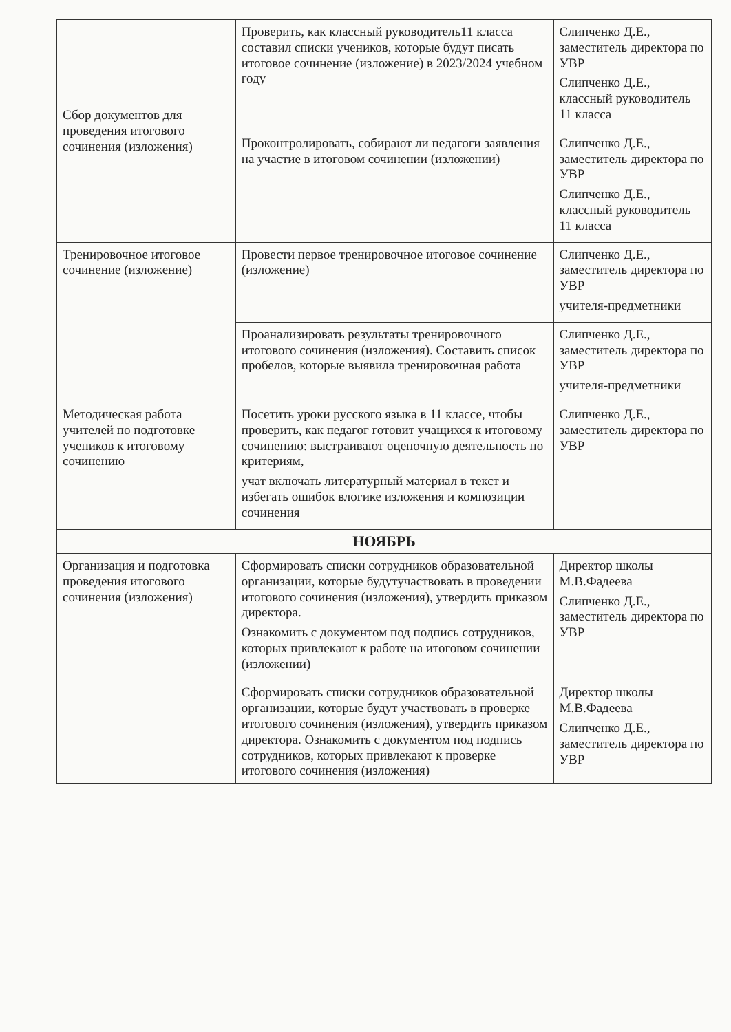| Сбор документов для проведения итогового сочинения (изложения) | Проверить, как классный руководитель11 класса составил списки учеников, которые будут писать итоговое сочинение (изложение) в 2023/2024 учебном году | Слипченко Д.Е., заместитель директора по УВР Слипченко Д.Е., классный руководитель 11 класса |
| | Проконтролировать, собирают ли педагоги заявления на участие в итоговом сочинении (изложении) | Слипченко Д.Е., заместитель директора по УВР Слипченко Д.Е., классный руководитель 11 класса |
| Тренировочное итоговое сочинение (изложение) | Провести первое тренировочное итоговое сочинение (изложение) | Слипченко Д.Е., заместитель директора по УВР учителя-предметники |
| | Проанализировать результаты тренировочного итогового сочинения (изложения). Составить список пробелов, которые выявила тренировочная работа | Слипченко Д.Е., заместитель директора по УВР учителя-предметники |
| Методическая работа учителей по подготовке учеников к итоговому сочинению | Посетить уроки русского языка в 11 классе, чтобы проверить, как педагог готовит учащихся к итоговому сочинению: выстраивают оценочную деятельность по критериям, учат включать литературный материал в текст и избегать ошибок влогике изложения и композиции сочинения | Слипченко Д.Е., заместитель директора по УВР |
| НОЯБРЬ | | |
| Организация и подготовка проведения итогового сочинения (изложения) | Сформировать списки сотрудников образовательной организации, которые будутучаствовать в проведении итогового сочинения (изложения), утвердить приказом директора. Ознакомить с документом под подпись сотрудников, которых привлекают к работе на итоговом сочинении (изложении) | Директор школы М.В.Фадеева Слипченко Д.Е., заместитель директора по УВР |
| | Сформировать списки сотрудников образовательной организации, которые будут участвовать в проверке итогового сочинения (изложения), утвердить приказом директора. Ознакомить с документом под подпись сотрудников, которых привлекают к проверке итогового сочинения (изложения) | Директор школы М.В.Фадеева Слипченко Д.Е., заместитель директора по УВР |